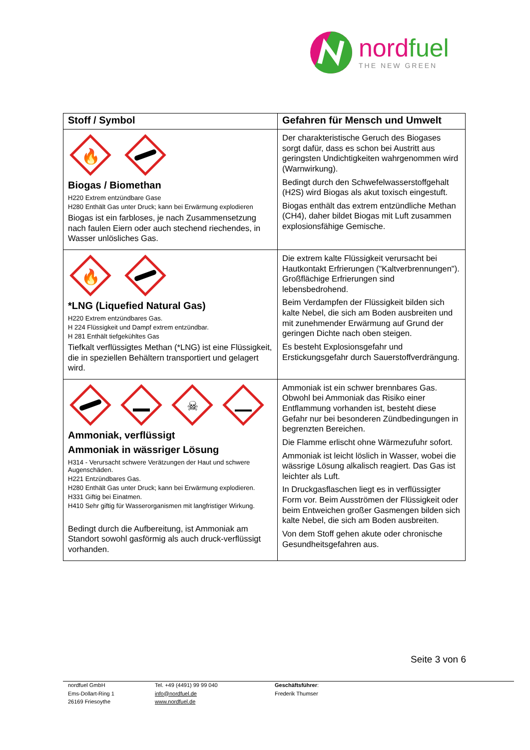nordfuel
THE NEW GREEN
| Stoff / Symbol | Gefahren für Mensch und Umwelt |
| --- | --- |
| 🔥 Biogas / Biomethan H220 Extrem entzündbare Gase H280 Enthält Gas unter Druck; kann bei Erwärmung explodieren Biogas ist ein farbloses, je nach Zusammensetzung nach faulen Eiern oder auch stechend riechendes, in Wasser unlösliches Gas. | Der charakteristische Geruch des Biogases sorgt dafür, dass es schon bei Austritt aus geringsten Undichtigkeiten wahrgenommen wird (Warnwirkung). Bedingt durch den Schwefelwasserstoffgehalt (H2S) wird Biogas als akut toxisch eingestuft. Biogas enthält das extrem entzündliche Methan (CH4), daher bildet Biogas mit Luft zusammen explosionsfähige Gemische. |
| 🔥 *LNG (Liquefied Natural Gas) H220 Extrem entzündbares Gas. H 224 Flüssigkeit und Dampf extrem entzündbar. H 281 Enthält tiefgekühltes Gas Tiefkalt verflüssigtes Methan (*LNG) ist eine Flüssigkeit, die in speziellen Behältern transportiert und gelagert wird. | Die extrem kalte Flüssigkeit verursacht bei Hautkontakt Erfrierungen ("Kaltverbrennungen"). Großflächige Erfrierungen sind lebensbedrohend. Beim Verdampfen der Flüssigkeit bilden sich kalte Nebel, die sich am Boden ausbreiten und mit zunehmender Erwärmung auf Grund der geringen Dichte nach oben steigen. Es besteht Explosionsgefahr und Erstickungsgefahr durch Sauerstoffverdrängung. |
| ☠ Ammoniak, verflüssigt Ammoniak in wässriger Lösung H314 - Verursacht schwere Verätzungen der Haut und schwere Augenschäden. H221 Entzündbares Gas. H280 Enthält Gas unter Druck; kann bei Erwärmung explodieren. H331 Giftig bei Einatmen. H410 Sehr giftig für Wasserorganismen mit langfristiger Wirkung. Bedingt durch die Aufbereitung, ist Ammoniak am Standort sowohl gasförmig als auch druck-verflüssigt vorhanden. | Ammoniak ist ein schwer brennbares Gas. Obwohl bei Ammoniak das Risiko einer Entflammung vorhanden ist, besteht diese Gefahr nur bei besonderen Zündbedingungen in begrenzten Bereichen. Die Flamme erlischt ohne Wärmezufuhr sofort. Ammoniak ist leicht löslich in Wasser, wobei die wässrige Lösung alkalisch reagiert. Das Gas ist leichter als Luft. In Druckgasflaschen liegt es in verflüssigter Form vor. Beim Ausströmen der Flüssigkeit oder beim Entweichen großer Gasmengen bilden sich kalte Nebel, die sich am Boden ausbreiten. Von dem Stoff gehen akute oder chronische Gesundheitsgefahren aus. |
Seite 3 von 6
nordfuel GmbH
Ems-Dollart-Ring 1
26169 Friesoythe
Tel. +49 (4491) 99 99 040
info@nordfuel.de
www.nordfuel.de
Geschäftsführer:
Frederik Thumser